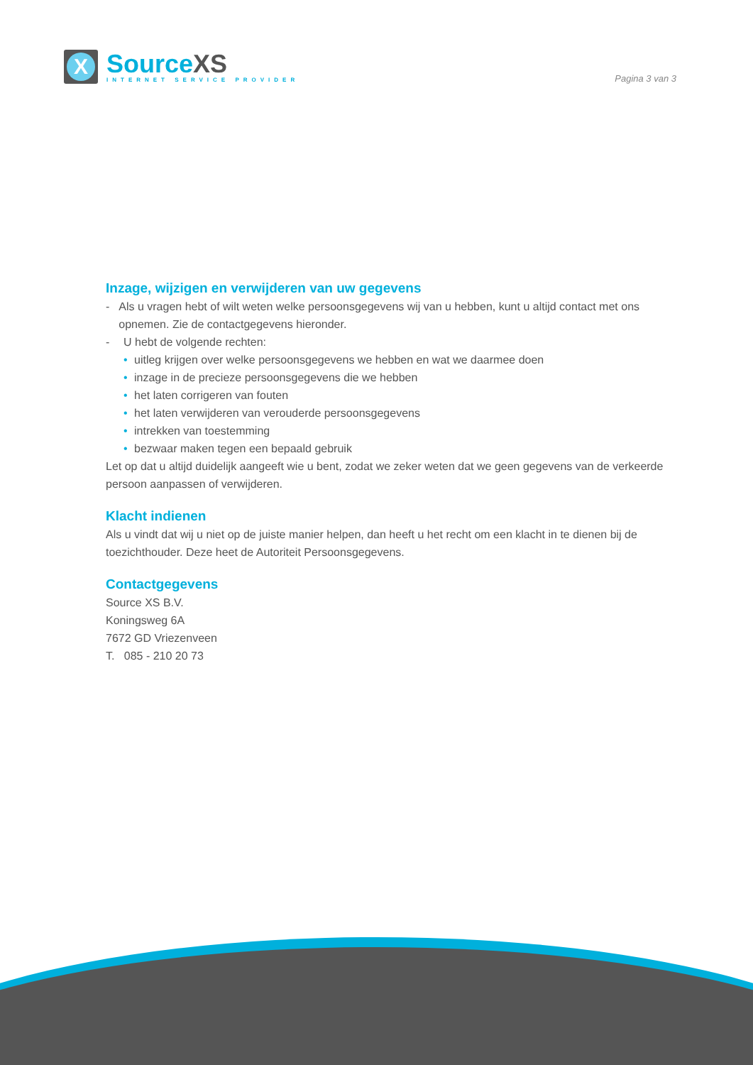X
SourceXS
INTERNET SERVICE PROVIDER
Pagina 3 van 3
Inzage, wijzigen en verwijderen van uw gegevens
- Als u vragen hebt of wilt weten welke persoonsgegevens wij van u hebben, kunt u altijd contact met ons opnemen. Zie de contactgegevens hieronder.
- U hebt de volgende rechten:
• uitleg krijgen over welke persoonsgegevens we hebben en wat we daarmee doen
• inzage in de precieze persoonsgegevens die we hebben
• het laten corrigeren van fouten
• het laten verwijderen van verouderde persoonsgegevens
• intrekken van toestemming
• bezwaar maken tegen een bepaald gebruik
Let op dat u altijd duidelijk aangeeft wie u bent, zodat we zeker weten dat we geen gegevens van de verkeerde persoon aanpassen of verwijderen.
Klacht indienen
Als u vindt dat wij u niet op de juiste manier helpen, dan heeft u het recht om een klacht in te dienen bij de toezichthouder. Deze heet de Autoriteit Persoonsgegevens.
Contactgegevens
Source XS B.V.
Koningsweg 6A
7672 GD Vriezenveen
T. 085 - 210 20 73